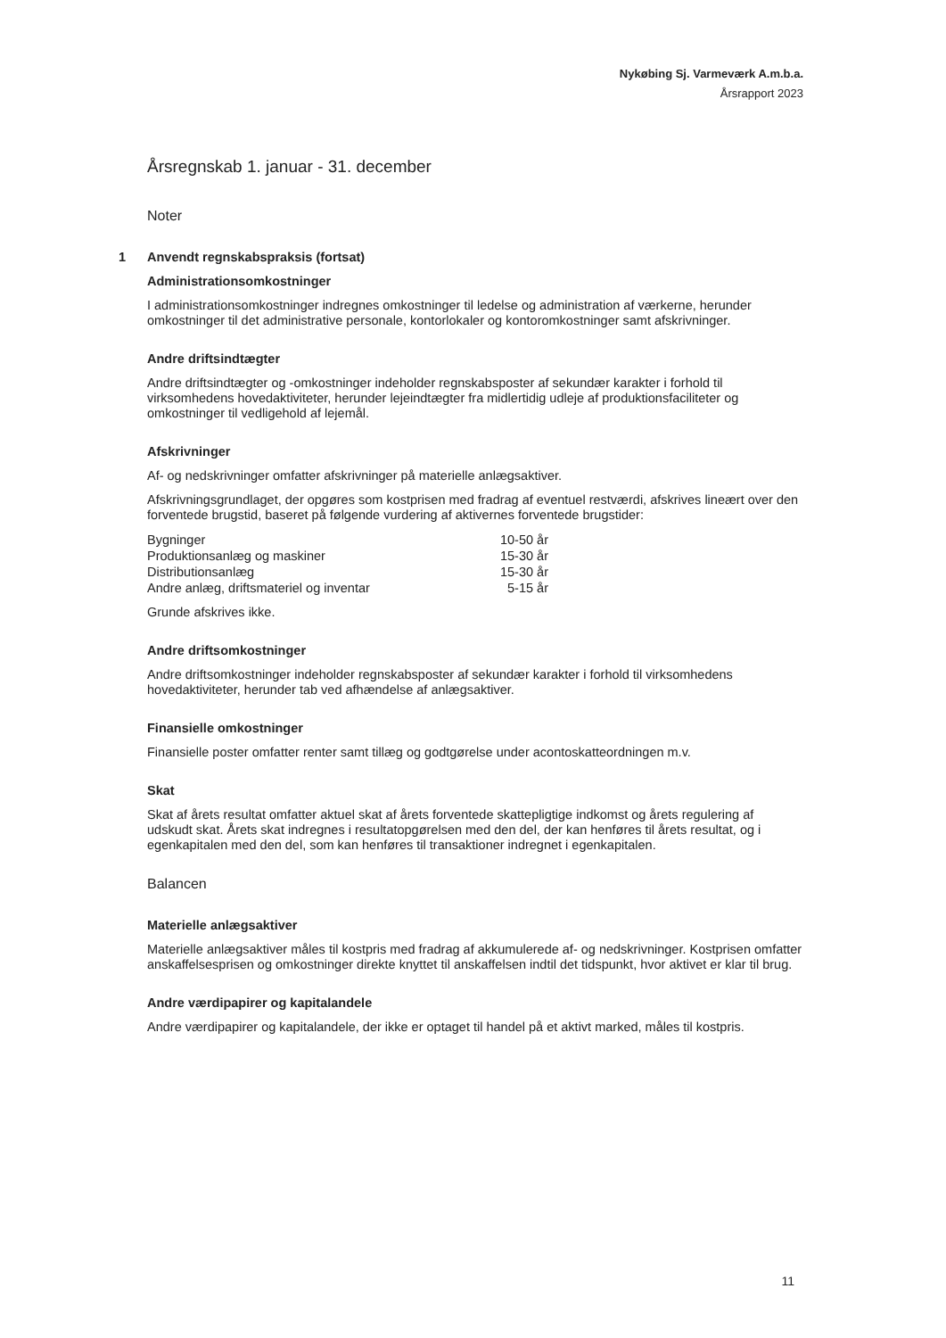Nykøbing Sj. Varmeværk A.m.b.a.
Årsrapport 2023
Årsregnskab 1. januar - 31. december
Noter
1 Anvendt regnskabspraksis (fortsat)
Administrationsomkostninger
I administrationsomkostninger indregnes omkostninger til ledelse og administration af værkerne, herunder omkostninger til det administrative personale, kontorlokaler og kontoromkostninger samt afskrivninger.
Andre driftsindtægter
Andre driftsindtægter og -omkostninger indeholder regnskabsposter af sekundær karakter i forhold til virksomhedens hovedaktiviteter, herunder lejeindtægter fra midlertidig udleje af produktionsfaciliteter og omkostninger til vedligehold af lejemål.
Afskrivninger
Af- og nedskrivninger omfatter afskrivninger på materielle anlægsaktiver.
Afskrivningsgrundlaget, der opgøres som kostprisen med fradrag af eventuel restværdi, afskrives lineært over den forventede brugstid, baseret på følgende vurdering af aktivernes forventede brugstider:
| Bygninger | 10-50 år |
| Produktionsanlæg og maskiner | 15-30 år |
| Distributionsanlæg | 15-30 år |
| Andre anlæg, driftsmateriel og inventar | 5-15 år |
Grunde afskrives ikke.
Andre driftsomkostninger
Andre driftsomkostninger indeholder regnskabsposter af sekundær karakter i forhold til virksomhedens hovedaktiviteter, herunder tab ved afhændelse af anlægsaktiver.
Finansielle omkostninger
Finansielle poster omfatter renter samt tillæg og godtgørelse under acontoskatteordningen m.v.
Skat
Skat af årets resultat omfatter aktuel skat af årets forventede skattepligtige indkomst og årets regulering af udskudt skat. Årets skat indregnes i resultatopgørelsen med den del, der kan henføres til årets resultat, og i egenkapitalen med den del, som kan henføres til transaktioner indregnet i egenkapitalen.
Balancen
Materielle anlægsaktiver
Materielle anlægsaktiver måles til kostpris med fradrag af akkumulerede af- og nedskrivninger. Kostprisen omfatter anskaffelsesprisen og omkostninger direkte knyttet til anskaffelsen indtil det tidspunkt, hvor aktivet er klar til brug.
Andre værdipapirer og kapitalandele
Andre værdipapirer og kapitalandele, der ikke er optaget til handel på et aktivt marked, måles til kostpris.
11